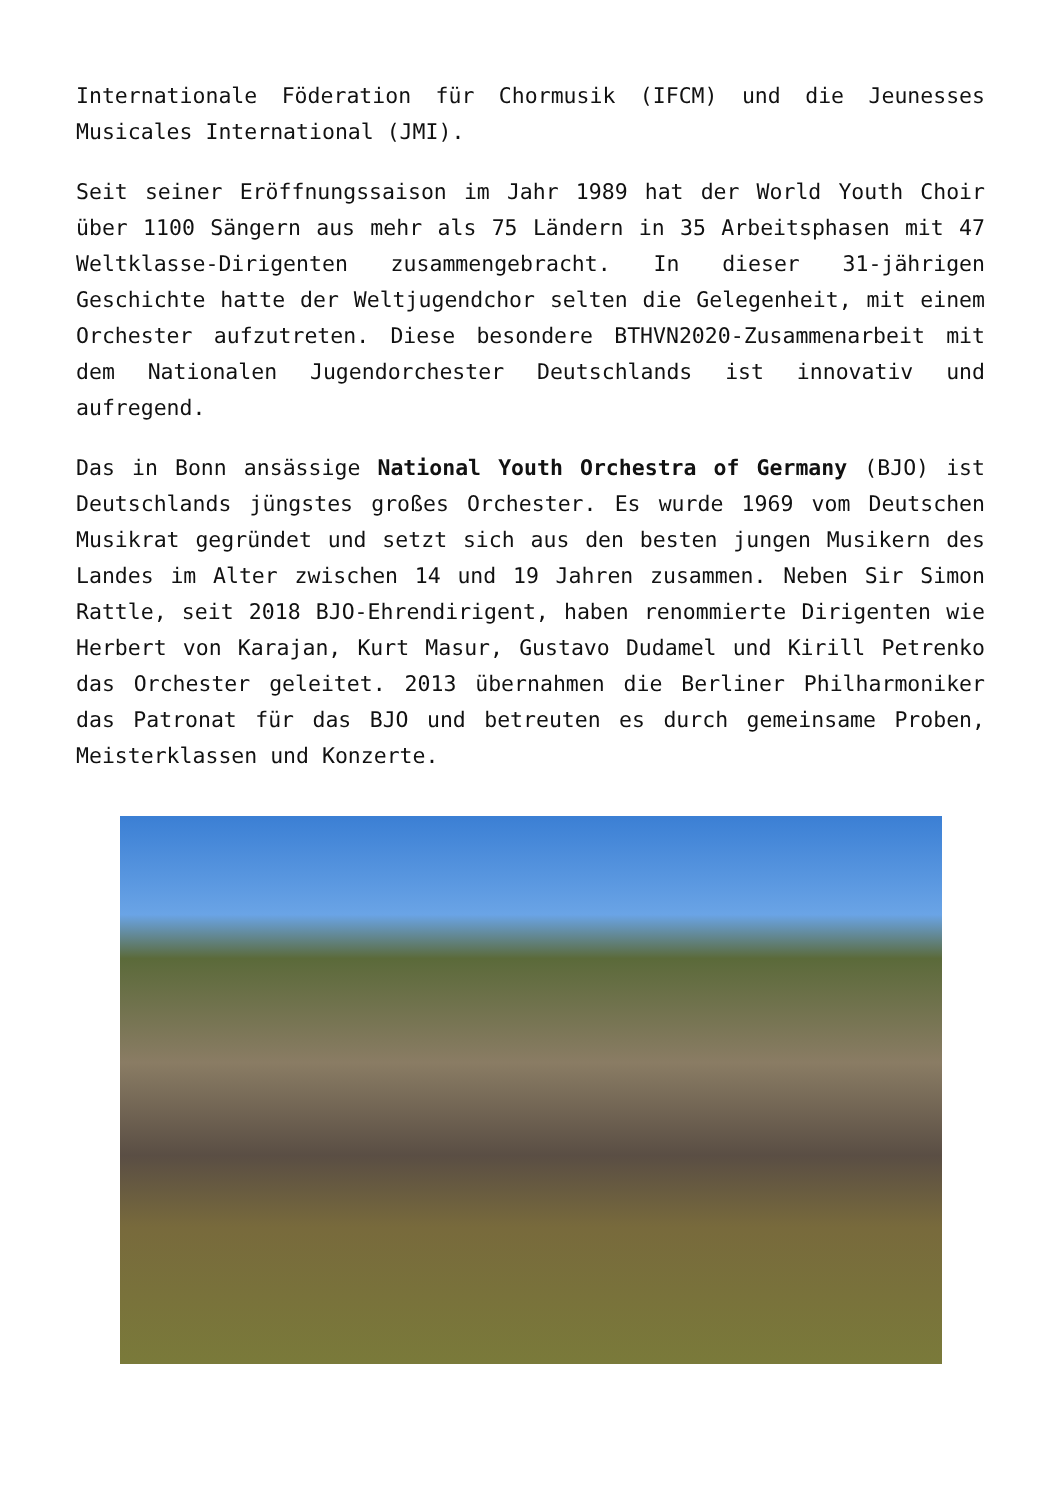Internationale Föderation für Chormusik (IFCM) und die Jeunesses Musicales International (JMI).
Seit seiner Eröffnungssaison im Jahr 1989 hat der World Youth Choir über 1100 Sängern aus mehr als 75 Ländern in 35 Arbeitsphasen mit 47 Weltklasse-Dirigenten zusammengebracht. In dieser 31-jährigen Geschichte hatte der Weltjugendchor selten die Gelegenheit, mit einem Orchester aufzutreten. Diese besondere BTHVN2020-Zusammenarbeit mit dem Nationalen Jugendorchester Deutschlands ist innovativ und aufregend.
Das in Bonn ansässige National Youth Orchestra of Germany (BJO) ist Deutschlands jüngstes großes Orchester. Es wurde 1969 vom Deutschen Musikrat gegründet und setzt sich aus den besten jungen Musikern des Landes im Alter zwischen 14 und 19 Jahren zusammen. Neben Sir Simon Rattle, seit 2018 BJO-Ehrendirigent, haben renommierte Dirigenten wie Herbert von Karajan, Kurt Masur, Gustavo Dudamel und Kirill Petrenko das Orchester geleitet. 2013 übernahmen die Berliner Philharmoniker das Patronat für das BJO und betreuten es durch gemeinsame Proben, Meisterklassen und Konzerte.